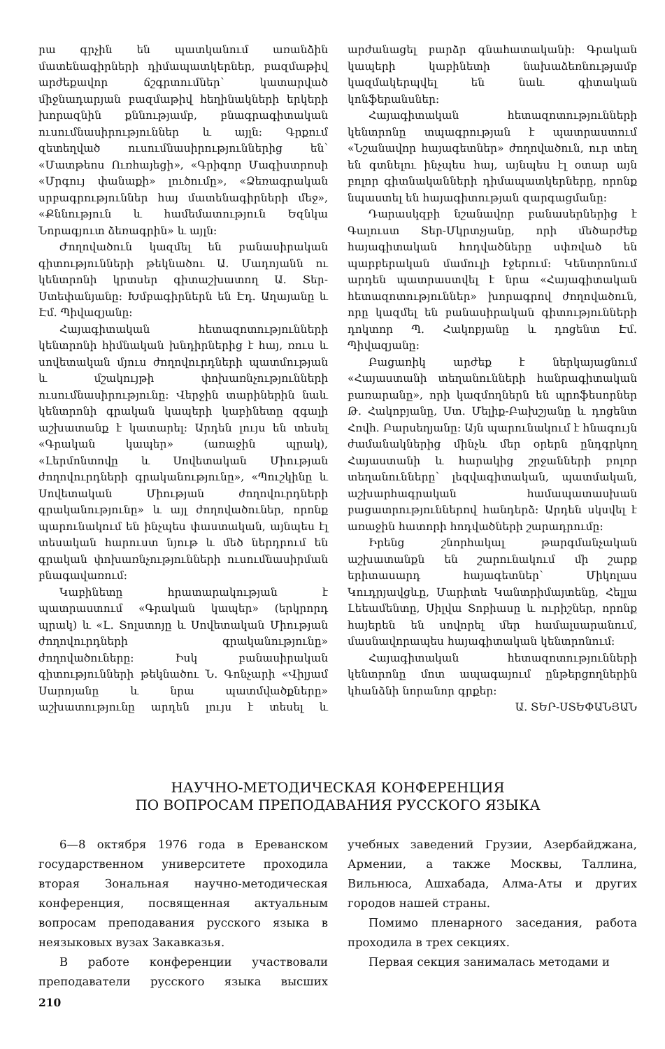րա գրչին են պատկանում առանձին մատենագիրների դիմապատկերներ, բազմաթիվ արժեքավոր ճշգրտումներ՝ կատարված միջնադարյան բազմաթիվ հեղինակների երկերի խորազնին քննությամբ, բնագրագիտական ուսումնասիրություններ և այլն: Գրքում զետեղված ուսումնասիրություններից են՝ «Մատթեոս Ուռհայեցի», «Գրիգոր Մագիստրոսի «Մրգույ փանաքի» լուծումը», «Ձեռագրական սրբագրություններ հայ մատենագիրների մեջ», «Քննություն և համեմատություն Եզնկա Նորագյուտ ձեռագրին» և այլն:
Ժողովածուն կազմել են բանասիրական գիտությունների թեկնածու Ա. Մադոյանն ու կենտրոնի կրտսեր գիտաշխատող Ա. Տեր-Ստեփանյանը: Խմբագիրներն են Էդ. Աղայանը և Էմ. Պիվազյանը:
Հայագիտական հետազոտությունների կենտրոնի հիմնական խնդիրներից է հայ, ռուս և սովետական մյուս ժողովուրդների պատմության և մշակույթի փոխառնչությունների ուսումնասիրությունը: Վերջին տարիներին նաև կենտրոնի գրական կապերի կաբինետը զգալի աշխատանք է կատարել: Արդեն լույս են տեսել «Գրական կապեր» (առաջին պրակ), «Լերմոնտովը և Սովետական Միության ժողովուրդների գրականությունը», «Պուշկինը և Սովետական Միության ժողովուրդների գրականությունը» և այլ ժողովածուներ, որոնք պարունակում են ինչպես փաստական, այնպես էլ տեսական հարուստ նյութ և մեծ ներդրում են գրական փոխառնչությունների ուսումնասիրման բնագավառում:
Կաբինետը հրատարակության է պատրաստում «Գրական կապեր» (երկրորդ պրակ) և «Լ. Տոլստոյը և Սովետական Միության ժողովուրդների գրականությունը» ժողովածուները: Իսկ բանասիրական գիտությունների թեկնածու Ն. Գոնչարի «Վիլյամ Սարոյանը և նրա պատմվածքները» աշխատությունը արդեն լույս է տեսել և արժանացել բարձր գնահատականի: Գրական կապերի կաբինետի նախաձեռնությամբ կազմակերպվել են նաև գիտական կոնֆերանսներ:
Հայագիտական հետազոտությունների կենտրոնը տպագրության է պատրաստում «Նշանավոր հայագետներ» ժողովածուն, ուր տեղ են գտնելու ինչպես հայ, այնպես էլ օտար այն բոլոր գիտնականների դիմապատկերները, որոնք նպաստել են հայագիտության զարգացմանը:
Դարասկզբի նշանավոր բանասերներից է Գալուստ Տեր-Մկրտչյանը, որի մեծարժեք հայագիտական հոդվածները սփռված են պարբերական մամուլի էջերում: Կենտրոնում արդեն պատրաստվել է նրա «Հայագիտական հետազոտություններ» խորագրով ժողովածուն, որը կազմել են բանասիրական գիտությունների դոկտոր Պ. Հակոբյանը և դոցենտ Էմ. Պիվազյանը:
Բացառիկ արժեք է ներկայացնում «Հայաստանի տեղանունների հանրագիտական բառարանը», որի կազմողներն են պրոֆեսորներ Թ. Հակոբյանը, Ստ. Մելիք-Բախշյանը և դոցենտ Հովհ. Բարսեղյանը: Այն պարունակում է հնագույն ժամանակներից մինչև մեր օրերն ընդգրկող Հայաստանի և հարակից շրջանների բոլոր տեղանունները՝ լեզվագիտական, պատմական, աշխարհագրական համապատասխան բացատրություններով հանդերձ: Արդեն սկսվել է առաջին հատորի հոդվածների շարադրումը:
Իրենց շնորհակալ թարգմանչական աշխատանքն են շարունակում մի շարք երիտասարդ հայագետներ՝ Միկոլաս Կուդրյավցևը, Մարիտե Կանտրիմայտենը, Հելլա Լեեամենտը, Սիլվա Տոբիասը և ուրիշներ, որոնք հայերեն են սովորել մեր համալսարանում, մասնավորապես հայագիտական կենտրոնում:
Հայագիտական հետազոտությունների կենտրոնը մոտ ապագայում ընթերցողներին կհանձնի նորանոր գրքեր:
Ա. ՏԵՐ-ՍՏԵՓԱՆՅԱՆ
НАУЧНО-МЕТОДИЧЕСКАЯ КОНФЕРЕНЦИЯ
ПО ВОПРОСАМ ПРЕПОДАВАНИЯ РУССКОГО ЯЗЫКА
6—8 октября 1976 года в Ереванском государственном университете проходила вторая Зональная научно-методическая конференция, посвященная актуальным вопросам преподавания русского языка в неязыковых вузах Закавказья.
В работе конференции участвовали преподаватели русского языка высших учебных заведений Грузии, Азербайджана, Армении, а также Москвы, Таллина, Вильнюса, Ашхабада, Алма-Аты и других городов нашей страны.
Помимо пленарного заседания, работа проходила в трех секциях.
Первая секция занималась методами и
210